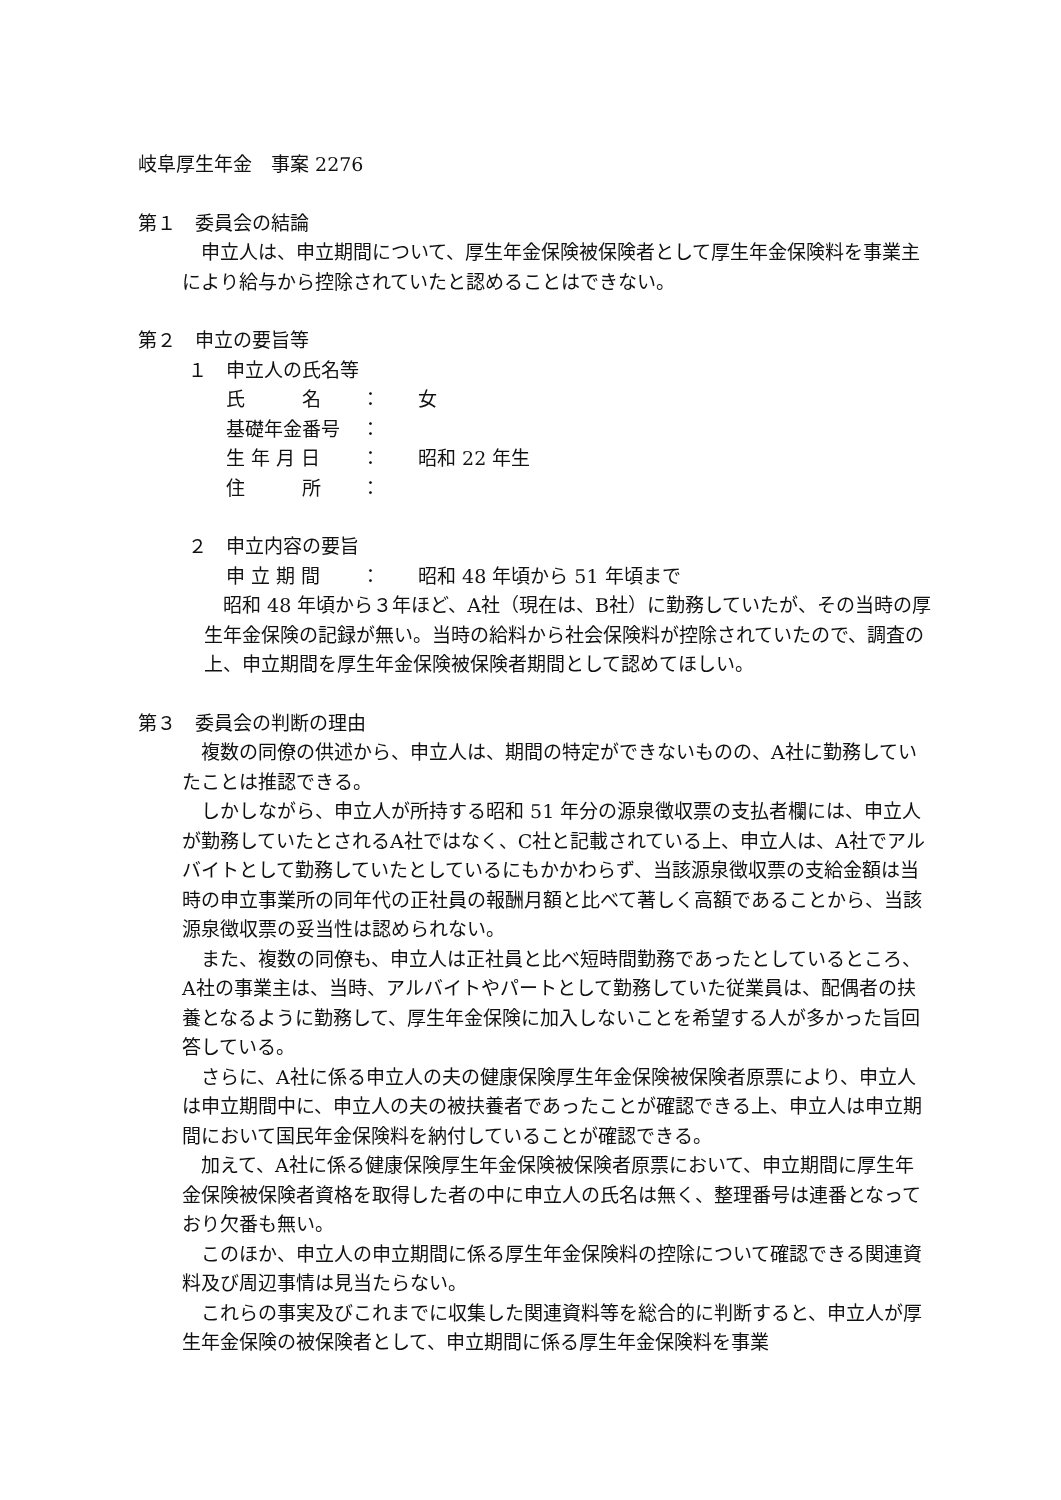岐阜厚生年金　事案 2276
第１　委員会の結論
　申立人は、申立期間について、厚生年金保険被保険者として厚生年金保険料を事業主により給与から控除されていたと認めることはできない。
第２　申立の要旨等
１　申立人の氏名等
氏　　　名 ： 女
基礎年金番号 ：
生 年 月 日 ： 昭和 22 年生
住　　　所 ：
２　申立内容の要旨
申 立 期 間 ： 昭和 48 年頃から 51 年頃まで
　昭和 48 年頃から３年ほど、A社（現在は、B社）に勤務していたが、その当時の厚生年金保険の記録が無い。当時の給料から社会保険料が控除されていたので、調査の上、申立期間を厚生年金保険被保険者期間として認めてほしい。
第３　委員会の判断の理由
　複数の同僚の供述から、申立人は、期間の特定ができないものの、A社に勤務していたことは推認できる。
　しかしながら、申立人が所持する昭和 51 年分の源泉徴収票の支払者欄には、申立人が勤務していたとされるA社ではなく、C社と記載されている上、申立人は、A社でアルバイトとして勤務していたとしているにもかかわらず、当該源泉徴収票の支給金額は当時の申立事業所の同年代の正社員の報酬月額と比べて著しく高額であることから、当該源泉徴収票の妥当性は認められない。
　また、複数の同僚も、申立人は正社員と比べ短時間勤務であったとしているところ、A社の事業主は、当時、アルバイトやパートとして勤務していた従業員は、配偶者の扶養となるように勤務して、厚生年金保険に加入しないことを希望する人が多かった旨回答している。
　さらに、A社に係る申立人の夫の健康保険厚生年金保険被保険者原票により、申立人は申立期間中に、申立人の夫の被扶養者であったことが確認できる上、申立人は申立期間において国民年金保険料を納付していることが確認できる。
　加えて、A社に係る健康保険厚生年金保険被保険者原票において、申立期間に厚生年金保険被保険者資格を取得した者の中に申立人の氏名は無く、整理番号は連番となっており欠番も無い。
　このほか、申立人の申立期間に係る厚生年金保険料の控除について確認できる関連資料及び周辺事情は見当たらない。
　これらの事実及びこれまでに収集した関連資料等を総合的に判断すると、申立人が厚生年金保険の被保険者として、申立期間に係る厚生年金保険料を事業